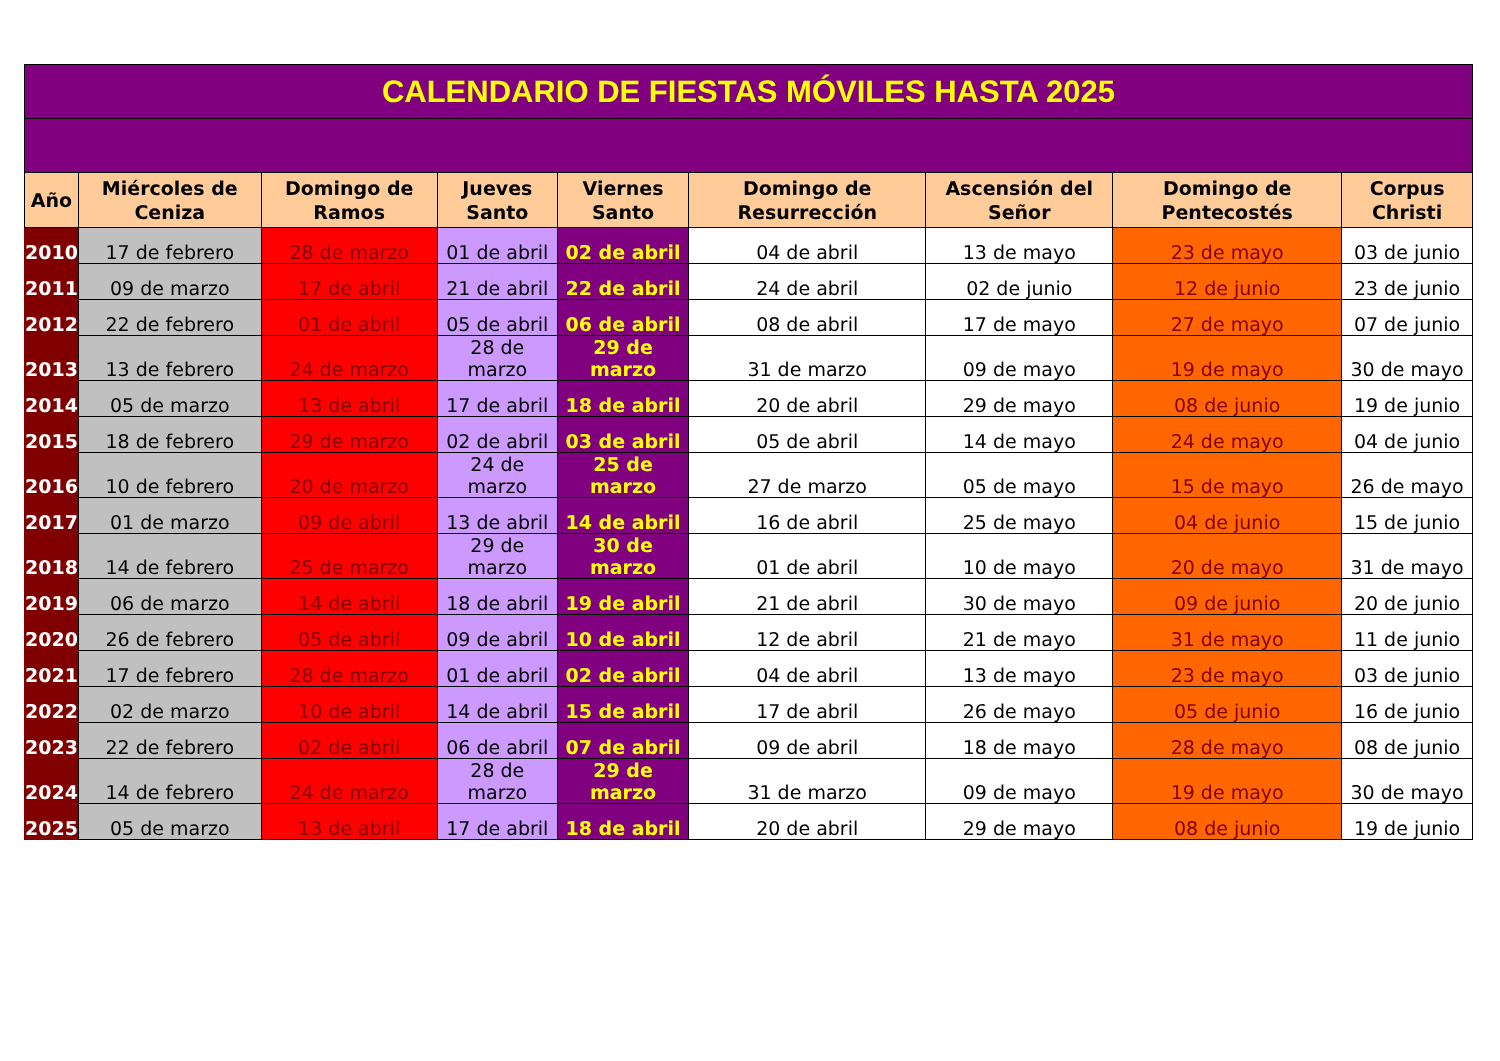| CALENDARIO DE FIESTAS MÓVILES HASTA 2025 | | | | | | | | |
| Año | Miércoles de Ceniza | Domingo de Ramos | Jueves Santo | Viernes Santo | Domingo de Resurrección | Ascensión del Señor | Domingo de Pentecostés | Corpus Christi |
| 2010 | 17 de febrero | 28 de marzo | 01 de abril | 02 de abril | 04 de abril | 13 de mayo | 23 de mayo | 03 de junio |
| 2011 | 09 de marzo | 17 de abril | 21 de abril | 22 de abril | 24 de abril | 02 de junio | 12 de junio | 23 de junio |
| 2012 | 22 de febrero | 01 de abril | 05 de abril | 06 de abril | 08 de abril | 17 de mayo | 27 de mayo | 07 de junio |
| 2013 | 13 de febrero | 24 de marzo | 28 de marzo | 29 de marzo | 31 de marzo | 09 de mayo | 19 de mayo | 30 de mayo |
| 2014 | 05 de marzo | 13 de abril | 17 de abril | 18 de abril | 20 de abril | 29 de mayo | 08 de junio | 19 de junio |
| 2015 | 18 de febrero | 29 de marzo | 02 de abril | 03 de abril | 05 de abril | 14 de mayo | 24 de mayo | 04 de junio |
| 2016 | 10 de febrero | 20 de marzo | 24 de marzo | 25 de marzo | 27 de marzo | 05 de mayo | 15 de mayo | 26 de mayo |
| 2017 | 01 de marzo | 09 de abril | 13 de abril | 14 de abril | 16 de abril | 25 de mayo | 04 de junio | 15 de junio |
| 2018 | 14 de febrero | 25 de marzo | 29 de marzo | 30 de marzo | 01 de abril | 10 de mayo | 20 de mayo | 31 de mayo |
| 2019 | 06 de marzo | 14 de abril | 18 de abril | 19 de abril | 21 de abril | 30 de mayo | 09 de junio | 20 de junio |
| 2020 | 26 de febrero | 05 de abril | 09 de abril | 10 de abril | 12 de abril | 21 de mayo | 31 de mayo | 11 de junio |
| 2021 | 17 de febrero | 28 de marzo | 01 de abril | 02 de abril | 04 de abril | 13 de mayo | 23 de mayo | 03 de junio |
| 2022 | 02 de marzo | 10 de abril | 14 de abril | 15 de abril | 17 de abril | 26 de mayo | 05 de junio | 16 de junio |
| 2023 | 22 de febrero | 02 de abril | 06 de abril | 07 de abril | 09 de abril | 18 de mayo | 28 de mayo | 08 de junio |
| 2024 | 14 de febrero | 24 de marzo | 28 de marzo | 29 de marzo | 31 de marzo | 09 de mayo | 19 de mayo | 30 de mayo |
| 2025 | 05 de marzo | 13 de abril | 17 de abril | 18 de abril | 20 de abril | 29 de mayo | 08 de junio | 19 de junio |